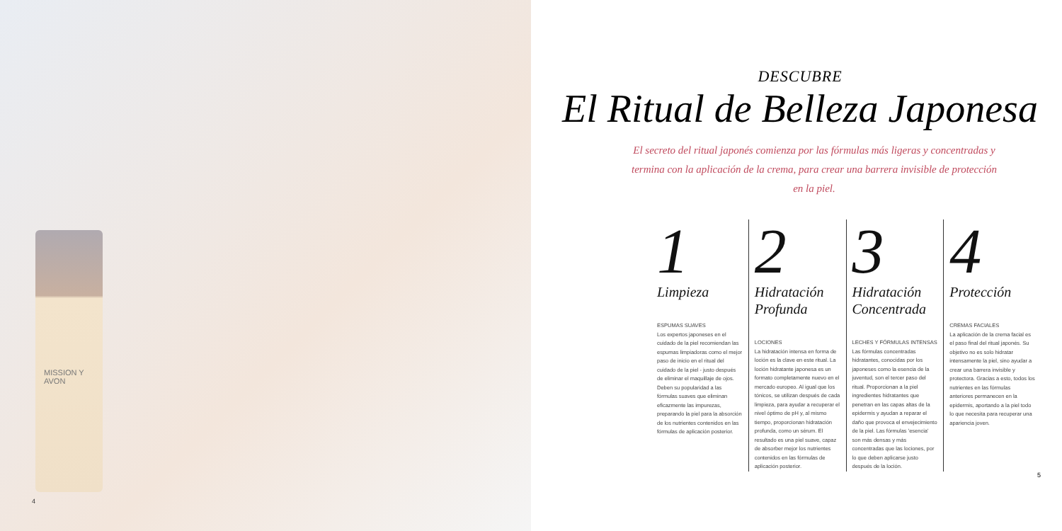MISSION Y
AVON
4
DESCUBRE
El Ritual de Belleza Japonesa
El secreto del ritual japonés comienza por las fórmulas más ligeras y concentradas y termina con la aplicación de la crema, para crear una barrera invisible de protección en la piel.
1
Limpieza
ESPUMAS SUAVES
Los expertos japoneses en el cuidado de la piel recomiendan las espumas limpiadoras como el mejor paso de inicio en el ritual del cuidado de la piel - justo después de eliminar el maquillaje de ojos. Deben su popularidad a las fórmulas suaves que eliminan eficazmente las impurezas, preparando la piel para la absorción de los nutrientes contenidos en las fórmulas de aplicación posterior.
2
Hidratación Profunda
LOCIONES
La hidratación intensa en forma de loción es la clave en este ritual. La loción hidratante japonesa es un formato completamente nuevo en el mercado europeo. Al igual que los tónicos, se utilizan después de cada limpieza, para ayudar a recuperar el nivel óptimo de pH y, al mismo tiempo, proporcionan hidratación profunda, como un sérum. El resultado es una piel suave, capaz de absorber mejor los nutrientes contenidos en las fórmulas de aplicación posterior.
3
Hidratación Concentrada
LECHES Y FÓRMULAS INTENSAS
Las fórmulas concentradas hidratantes, conocidas por los japoneses como la esencia de la juventud, son el tercer paso del ritual. Proporcionan a la piel ingredientes hidratantes que penetran en las capas altas de la epidermis y ayudan a reparar el daño que provoca el envejecimiento de la piel. Las fórmulas 'esencia' son más densas y más concentradas que las lociones, por lo que deben aplicarse justo después de la loción.
4
Protección
CREMAS FACIALES
La aplicación de la crema facial es el paso final del ritual japonés. Su objetivo no es solo hidratar intensamente la piel, sino ayudar a crear una barrera invisible y protectora. Gracias a esto, todos los nutrientes en las fórmulas anteriores permanecen en la epidermis, aportando a la piel todo lo que necesita para recuperar una apariencia joven.
5